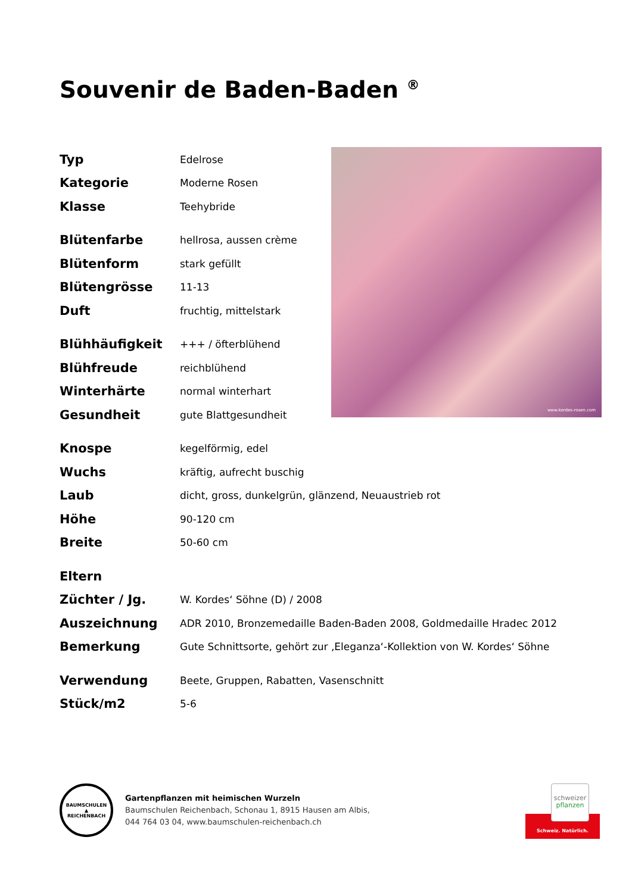Souvenir de Baden-Baden <sup>®</sup>
www.kordes-rosen.com
| Typ | Edelrose |
| Kategorie | Moderne Rosen |
| Klasse | Teehybride |
| Blütenfarbe | hellrosa, aussen crème |
| Blütenform | stark gefüllt |
| Blütengrösse | 11-13 |
| Duft | fruchtig, mittelstark |
| Blühhäufigkeit | +++ / öfterblühend |
| Blühfreude | reichblühend |
| Winterhärte | normal winterhart |
| Gesundheit | gute Blattgesundheit |
| Knospe | kegelförmig, edel |
| Wuchs | kräftig, aufrecht buschig |
| Laub | dicht, gross, dunkelgrün, glänzend, Neuaustrieb rot |
| Höhe | 90-120 cm |
| Breite | 50-60 cm |
| Eltern | |
| Züchter / Jg. | W. Kordes‘ Söhne (D) / 2008 |
| Auszeichnung | ADR 2010, Bronzemedaille Baden-Baden 2008, Goldmedaille Hradec 2012 |
| Bemerkung | Gute Schnittsorte, gehört zur ‚Eleganza‘-Kollektion von W. Kordes‘ Söhne |
| Verwendung | Beete, Gruppen, Rabatten, Vasenschnitt |
| Stück/m2 | 5-6 |
BAUMSCHULEN
▲
REICHENBACH
Gartenpflanzen mit heimischen Wurzeln
Baumschulen Reichenbach, Schonau 1, 8915 Hausen am Albis,
044 764 03 04, www.baumschulen-reichenbach.ch
schweizer
pflanzen
Schweiz. Natürlich.